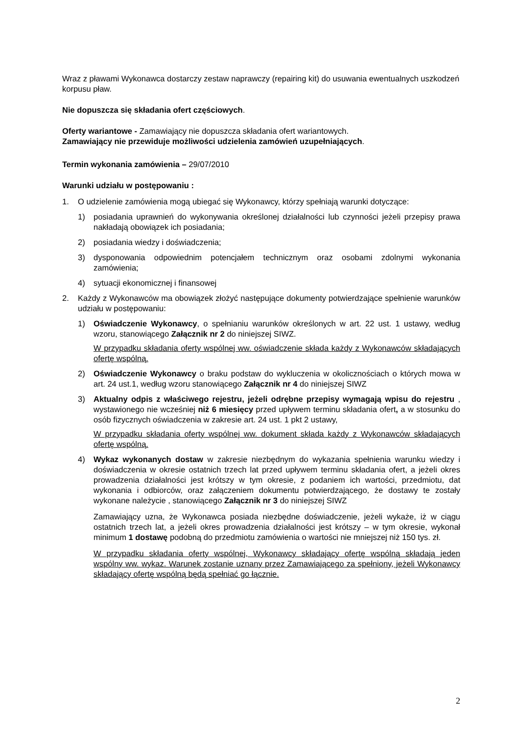Wraz z pławami Wykonawca dostarczy zestaw naprawczy (repairing kit) do usuwania ewentualnych uszkodzeń korpusu pław.
Nie dopuszcza się składania ofert częściowych.
Oferty wariantowe - Zamawiający nie dopuszcza składania ofert wariantowych.
Zamawiający nie przewiduje możliwości udzielenia zamówień uzupełniających.
Termin wykonania zamówienia – 29/07/2010
Warunki udziału w postępowaniu :
1. O udzielenie zamówienia mogą ubiegać się Wykonawcy, którzy spełniają warunki dotyczące:
1) posiadania uprawnień do wykonywania określonej działalności lub czynności jeżeli przepisy prawa nakładają obowiązek ich posiadania;
2) posiadania wiedzy i doświadczenia;
3) dysponowania odpowiednim potencjałem technicznym oraz osobami zdolnymi wykonania zamówienia;
4) sytuacji ekonomicznej i finansowej
2. Każdy z Wykonawców ma obowiązek złożyć następujące dokumenty potwierdzające spełnienie warunków udziału w postępowaniu:
1) Oświadczenie Wykonawcy, o spełnianiu warunków określonych w art. 22 ust. 1 ustawy, według wzoru, stanowiącego Załącznik nr 2 do niniejszej SIWZ.
W przypadku składania oferty wspólnej ww. oświadczenie składa każdy z Wykonawców składających ofertę wspólną.
2) Oświadczenie Wykonawcy o braku podstaw do wykluczenia w okolicznościach o których mowa w art. 24 ust.1, według wzoru stanowiącego Załącznik nr 4 do niniejszej SIWZ
3) Aktualny odpis z właściwego rejestru, jeżeli odrębne przepisy wymagają wpisu do rejestru , wystawionego nie wcześniej niż 6 miesięcy przed upływem terminu składania ofert, a w stosunku do osób fizycznych oświadczenia w zakresie art. 24 ust. 1 pkt 2 ustawy,
W przypadku składania oferty wspólnej ww. dokument składa każdy z Wykonawców składających ofertę wspólną.
4) Wykaz wykonanych dostaw w zakresie niezbędnym do wykazania spełnienia warunku wiedzy i doświadczenia w okresie ostatnich trzech lat przed upływem terminu składania ofert, a jeżeli okres prowadzenia działalności jest krótszy w tym okresie, z podaniem ich wartości, przedmiotu, dat wykonania i odbiorców, oraz załączeniem dokumentu potwierdzającego, że dostawy te zostały wykonane należycie , stanowiącego Załącznik nr 3 do niniejszej SIWZ
Zamawiający uzna, że Wykonawca posiada niezbędne doświadczenie, jeżeli wykaże, iż w ciągu ostatnich trzech lat, a jeżeli okres prowadzenia działalności jest krótszy – w tym okresie, wykonał minimum 1 dostawę podobną do przedmiotu zamówienia o wartości nie mniejszej niż 150 tys. zł.
W przypadku składania oferty wspólnej, Wykonawcy składający ofertę wspólną składają jeden wspólny ww. wykaz. Warunek zostanie uznany przez Zamawiającego za spełniony, jeżeli Wykonawcy składający ofertę wspólną będą spełniać go łącznie.
2